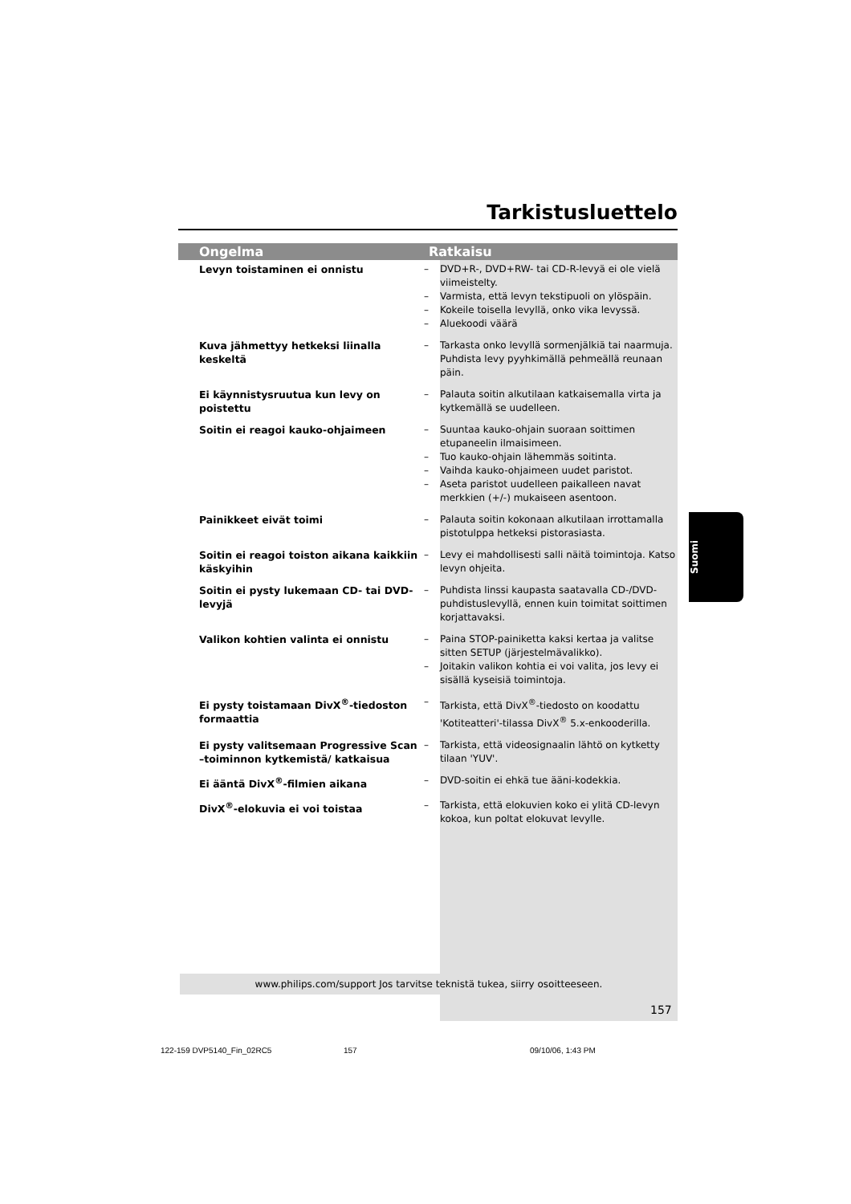Tarkistusluettelo
| Ongelma | Ratkaisu | |
| --- | --- | --- |
| Levyn toistaminen ei onnistu | – – – – | DVD+R-, DVD+RW- tai CD-R-levyä ei ole vielä viimeistelty. Varmista, että levyn tekstipuoli on ylöspäin. Kokeile toisella levyllä, onko vika levyssä. Aluekoodi väärä |
| Kuva jähmettyy hetkeksi liinalla keskeltä | – | Tarkasta onko levyllä sormenjälkiä tai naarmuja. Puhdista levy pyyhkimällä pehmeällä reunaan päin. |
| Ei käynnistysruutua kun levy on poistettu | – | Palauta soitin alkutilaan katkaisemalla virta ja kytkemällä se uudelleen. |
| Soitin ei reagoi kauko-ohjaimeen | – – – – | Suuntaa kauko-ohjain suoraan soittimen etupaneelin ilmaisimeen. Tuo kauko-ohjain lähemmäs soitinta. Vaihda kauko-ohjaimeen uudet paristot. Aseta paristot uudelleen paikalleen navat merkkien (+/-) mukaiseen asentoon. |
| Painikkeet eivät toimi | – | Palauta soitin kokonaan alkutilaan irrottamalla pistotulppa hetkeksi pistorasiasta. |
| Soitin ei reagoi toiston aikana kaikkiin käskyihin | – | Levy ei mahdollisesti salli näitä toimintoja. Katso levyn ohjeita. |
| Soitin ei pysty lukemaan CD- tai DVD-levyjä | – | Puhdista linssi kaupasta saatavalla CD-/DVD-puhdistuslevyllä, ennen kuin toimitat soittimen korjattavaksi. |
| Valikon kohtien valinta ei onnistu | – – | Paina STOP-painiketta kaksi kertaa ja valitse sitten SETUP (järjestelmävalikko). Joitakin valikon kohtia ei voi valita, jos levy ei sisällä kyseisiä toimintoja. |
| Ei pysty toistamaan DivX<sup>®</sup>-tiedoston formaattia | – | Tarkista, että DivX<sup>®</sup>-tiedosto on koodattu 'Kotiteatteri'-tilassa DivX<sup>®</sup> 5.x-enkooderilla. |
| Ei pysty valitsemaan Progressive Scan –toiminnon kytkemistä/ katkaisua | – | Tarkista, että videosignaalin lähtö on kytketty tilaan 'YUV'. |
| Ei ääntä DivX<sup>®</sup>-filmien aikana | – | DVD-soitin ei ehkä tue ääni-kodekkia. |
| DivX<sup>®</sup>-elokuvia ei voi toistaa | – | Tarkista, että elokuvien koko ei ylitä CD-levyn kokoa, kun poltat elokuvat levylle. |
Suomi
www.philips.com/support Jos tarvitse teknistä tukea, siirry osoitteeseen.
157
122-159 DVP5140_Fin_02RC5 157 09/10/06, 1:43 PM